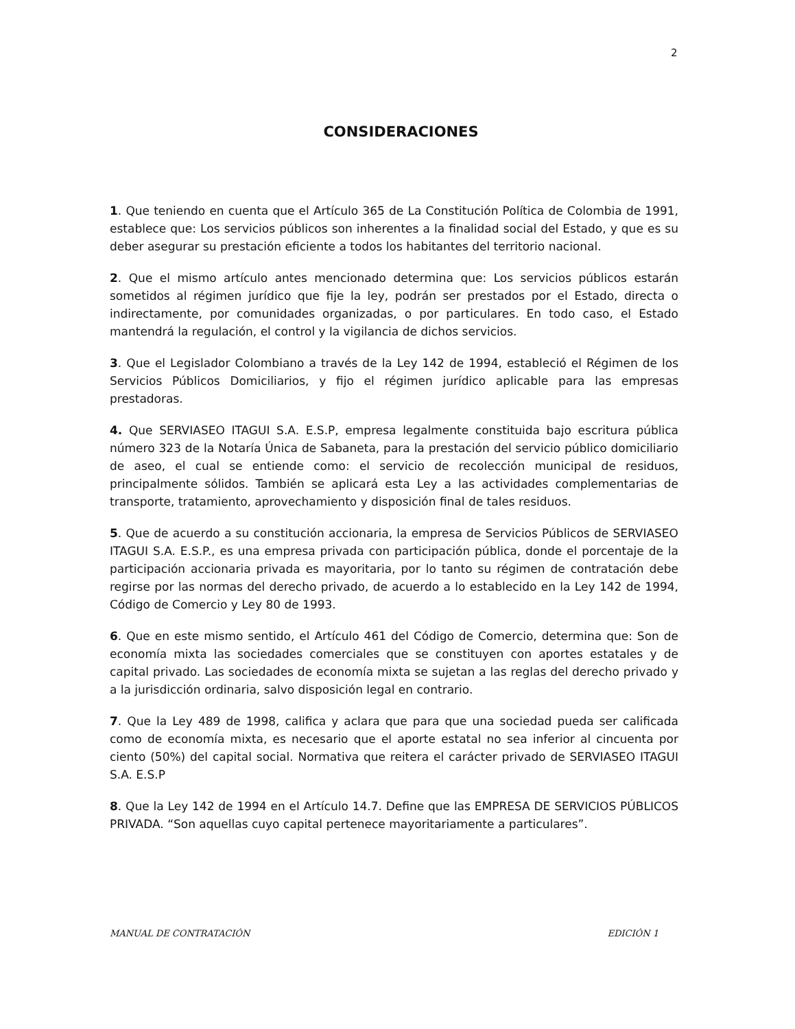2
CONSIDERACIONES
1. Que teniendo en cuenta que el Artículo 365 de La Constitución Política de Colombia de 1991, establece que: Los servicios públicos son inherentes a la finalidad social del Estado, y que es su deber asegurar su prestación eficiente a todos los habitantes del territorio nacional.
2. Que el mismo artículo antes mencionado determina que: Los servicios públicos estarán sometidos al régimen jurídico que fije la ley, podrán ser prestados por el Estado, directa o indirectamente, por comunidades organizadas, o por particulares. En todo caso, el Estado mantendrá la regulación, el control y la vigilancia de dichos servicios.
3. Que el Legislador Colombiano a través de la Ley 142 de 1994, estableció el Régimen de los Servicios Públicos Domiciliarios, y fijo el régimen jurídico aplicable para las empresas prestadoras.
4. Que SERVIASEO ITAGUI S.A. E.S.P, empresa legalmente constituida bajo escritura pública número 323 de la Notaría Única de Sabaneta, para la prestación del servicio público domiciliario de aseo, el cual se entiende como: el servicio de recolección municipal de residuos, principalmente sólidos. También se aplicará esta Ley a las actividades complementarias de transporte, tratamiento, aprovechamiento y disposición final de tales residuos.
5. Que de acuerdo a su constitución accionaria, la empresa de Servicios Públicos de SERVIASEO ITAGUI S.A. E.S.P., es una empresa privada con participación pública, donde el porcentaje de la participación accionaria privada es mayoritaria, por lo tanto su régimen de contratación debe regirse por las normas del derecho privado, de acuerdo a lo establecido en la Ley 142 de 1994, Código de Comercio y Ley 80 de 1993.
6. Que en este mismo sentido, el Artículo 461 del Código de Comercio, determina que: Son de economía mixta las sociedades comerciales que se constituyen con aportes estatales y de capital privado. Las sociedades de economía mixta se sujetan a las reglas del derecho privado y a la jurisdicción ordinaria, salvo disposición legal en contrario.
7. Que la Ley 489 de 1998, califica y aclara que para que una sociedad pueda ser calificada como de economía mixta, es necesario que el aporte estatal no sea inferior al cincuenta por ciento (50%) del capital social. Normativa que reitera el carácter privado de SERVIASEO ITAGUI S.A. E.S.P
8. Que la Ley 142 de 1994 en el Artículo 14.7. Define que las EMPRESA DE SERVICIOS PÚBLICOS PRIVADA. “Son aquellas cuyo capital pertenece mayoritariamente a particulares”.
MANUAL DE CONTRATACIÓN EDICIÓN 1